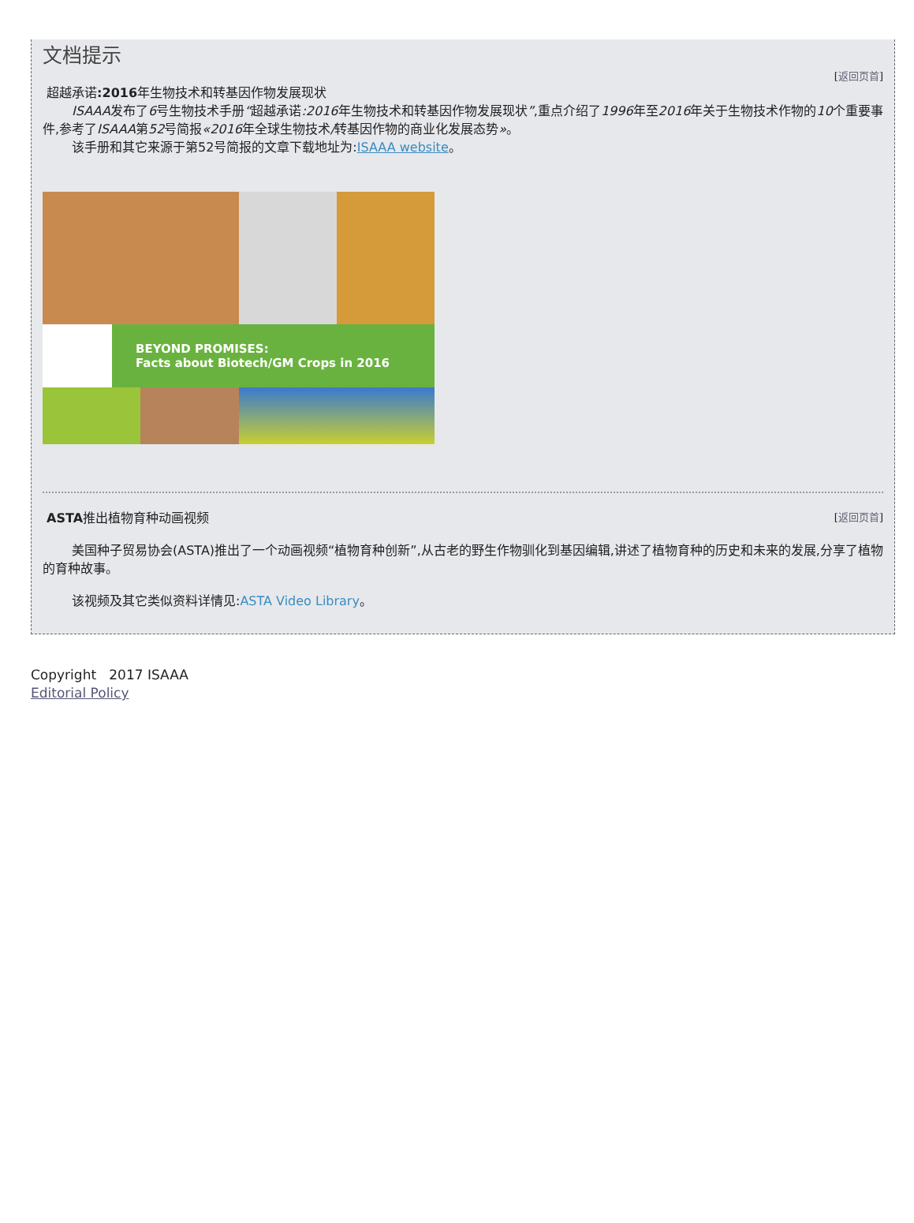文档提示
[返回页首]
超越承诺:2016年生物技术和转基因作物发展现状
ISAAA发布了6号生物技术手册“超越承诺:2016年生物技术和转基因作物发展现状”,重点介绍了1996年至2016年关于生物技术作物的10个重要事件,参考了ISAAA第52号简报«2016年全球生物技术/转基因作物的商业化发展态势»。
该手册和其它来源于第52号简报的文章下载地址为:ISAAA website。
BEYOND PROMISES:
Facts about Biotech/GM Crops in 2016
[返回页首]
ASTA推出植物育种动画视频
美国种子贸易协会(ASTA)推出了一个动画视频“植物育种创新”,从古老的野生作物驯化到基因编辑,讲述了植物育种的历史和未来的发展,分享了植物的育种故事。
该视频及其它类似资料详情见:ASTA Video Library。
Copyright 2017 ISAAA
Editorial Policy